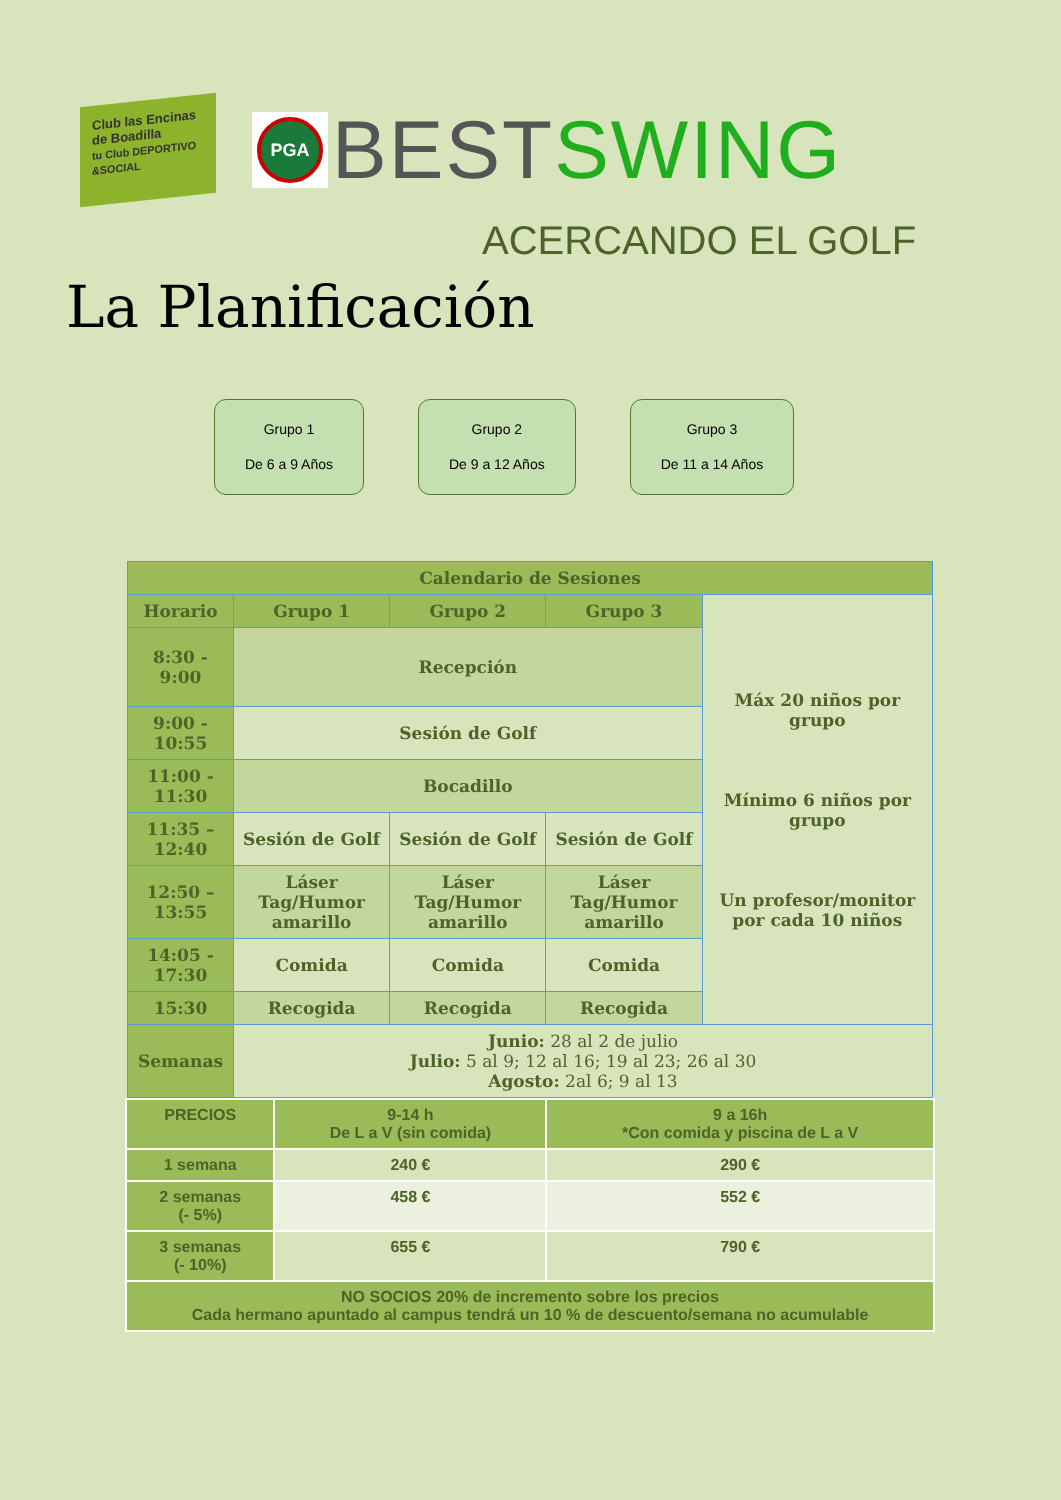Club las Encinas
de Boadilla
tu Club DEPORTIVO &SOCIAL
PGA
BEST SWING
ACERCANDO EL GOLF
La Planificación
Grupo 1
De 6 a 9 Años
Grupo 2
De 9 a 12 Años
Grupo 3
De 11 a 14 Años
| Calendario de Sesiones | | | | |
| Horario | Grupo 1 | Grupo 2 | Grupo 3 | Máx 20 niños por grupo Mínimo 6 niños por grupo Un profesor/monitor por cada 10 niños |
| 8:30 - 9:00 | Recepción | | | |
| 9:00 - 10:55 | Sesión de Golf | | | |
| 11:00 - 11:30 | Bocadillo | | | |
| 11:35 – 12:40 | Sesión de Golf | Sesión de Golf | Sesión de Golf | |
| 12:50 – 13:55 | Láser Tag/Humor amarillo | Láser Tag/Humor amarillo | Láser Tag/Humor amarillo | |
| 14:05 - 17:30 | Comida | Comida | Comida | |
| 15:30 | Recogida | Recogida | Recogida | |
| Semanas | Junio: 28 al 2 de julio Julio: 5 al 9; 12 al 16; 19 al 23; 26 al 30 Agosto: 2al 6; 9 al 13 | | | |
| PRECIOS | 9-14 h De L a V (sin comida) | 9 a 16h *Con comida y piscina de L a V |
| 1 semana | 240 € | 290 € |
| 2 semanas (- 5%) | 458 € | 552 € |
| 3 semanas (- 10%) | 655 € | 790 € |
| NO SOCIOS 20% de incremento sobre los precios Cada hermano apuntado al campus tendrá un 10 % de descuento/semana no acumulable | | |